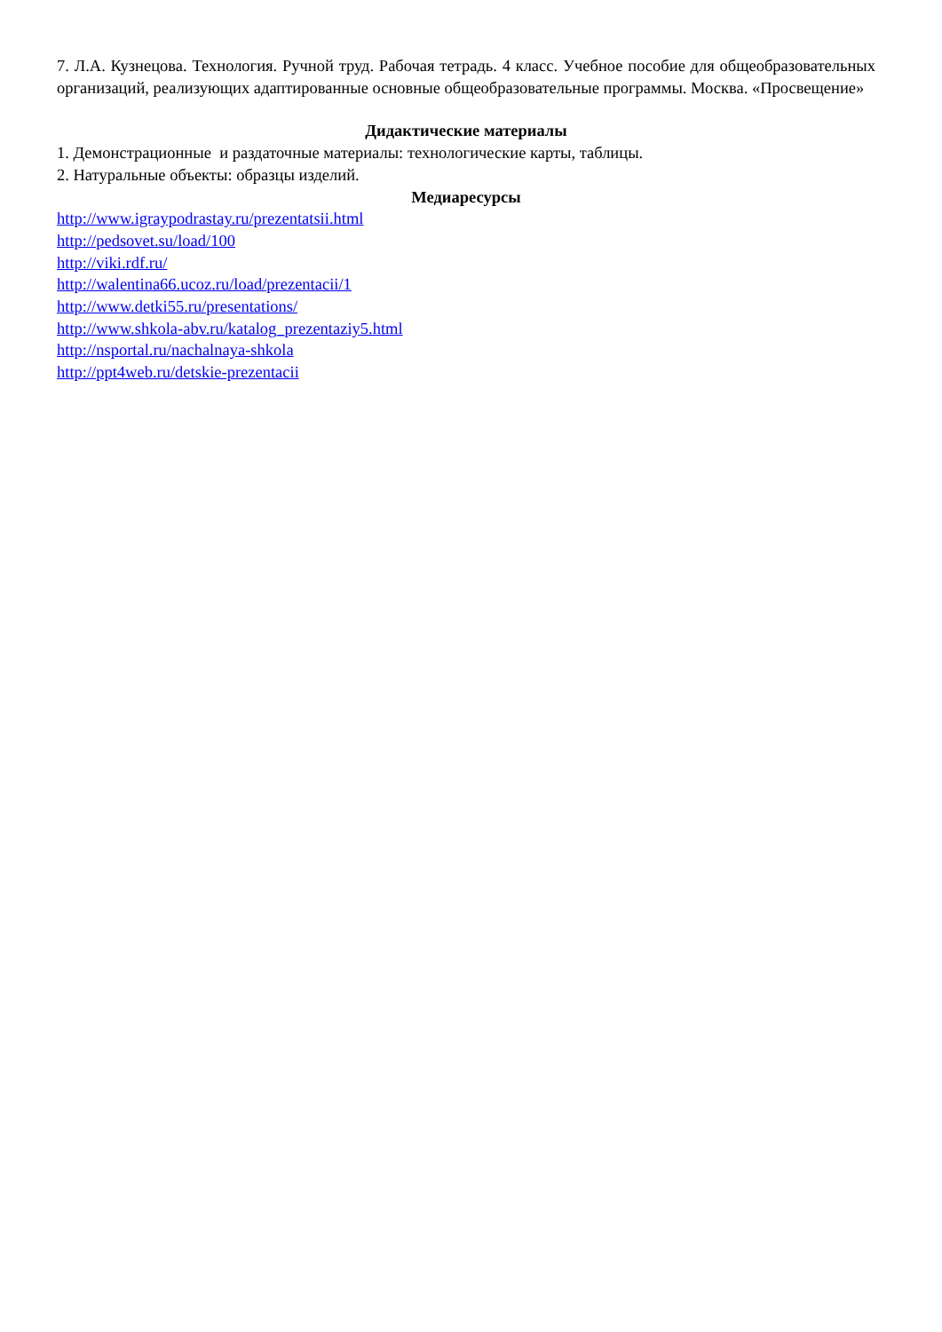7. Л.А. Кузнецова. Технология. Ручной труд. Рабочая тетрадь. 4 класс. Учебное пособие для общеобразовательных организаций, реализующих адаптированные основные общеобразовательные программы. Москва. «Просвещение»
Дидактические материалы
1. Демонстрационные и раздаточные материалы: технологические карты, таблицы.
2. Натуральные объекты: образцы изделий.
Медиаресурсы
http://www.igraypodrastay.ru/prezentatsii.html
http://pedsovet.su/load/100
http://viki.rdf.ru/
http://walentina66.ucoz.ru/load/prezentacii/1
http://www.detki55.ru/presentations/
http://www.shkola-abv.ru/katalog_prezentaziy5.html
http://nsportal.ru/nachalnaya-shkola
http://ppt4web.ru/detskie-prezentacii